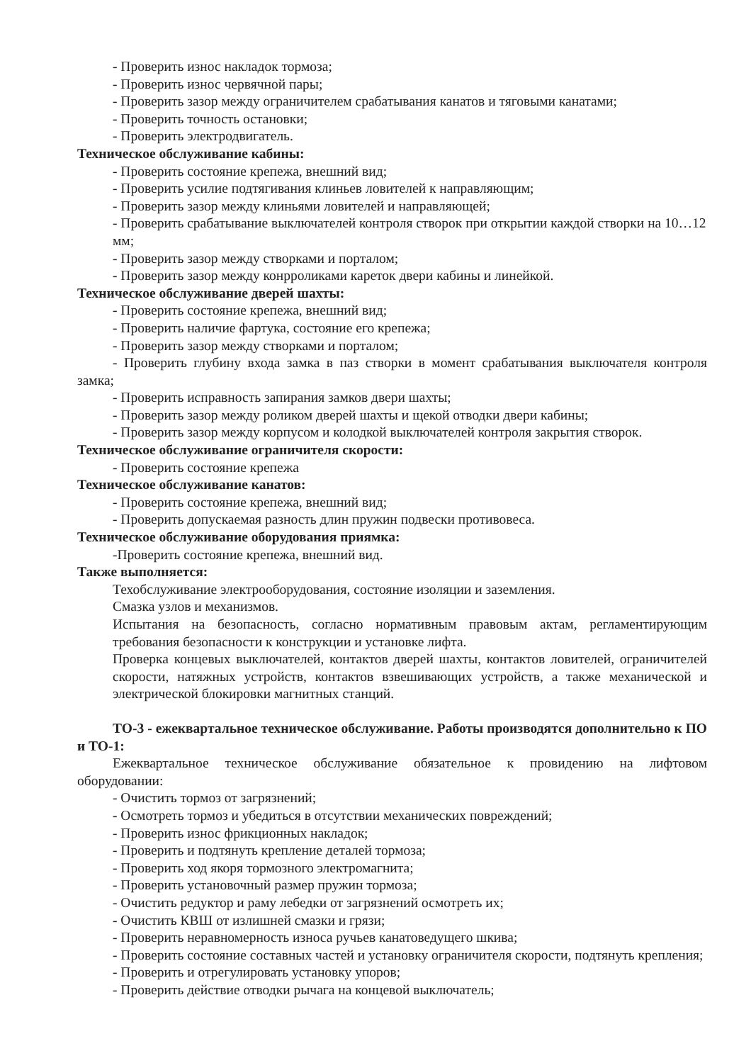- Проверить износ накладок тормоза;
- Проверить износ червячной пары;
- Проверить зазор между ограничителем срабатывания канатов и тяговыми канатами;
- Проверить точность остановки;
- Проверить электродвигатель.
Техническое обслуживание кабины:
- Проверить состояние крепежа, внешний вид;
- Проверить усилие подтягивания клиньев ловителей к направляющим;
- Проверить зазор между клиньями ловителей и направляющей;
- Проверить срабатывание выключателей контроля створок при открытии каждой створки на 10…12 мм;
- Проверить зазор между створками и порталом;
- Проверить зазор между конрроликами кареток двери кабины и линейкой.
Техническое обслуживание дверей шахты:
- Проверить состояние крепежа, внешний вид;
- Проверить наличие фартука, состояние его крепежа;
- Проверить зазор между створками и порталом;
- Проверить глубину входа замка в паз створки в момент срабатывания выключателя контроля замка;
- Проверить исправность запирания замков двери шахты;
- Проверить зазор между роликом дверей шахты и щекой отводки двери кабины;
- Проверить зазор между корпусом и колодкой выключателей контроля закрытия створок.
Техническое обслуживание ограничителя скорости:
- Проверить состояние крепежа
Техническое обслуживание канатов:
- Проверить состояние крепежа, внешний вид;
- Проверить допускаемая разность длин пружин подвески противовеса.
Техническое обслуживание оборудования приямка:
-Проверить состояние крепежа, внешний вид.
Также выполняется:
Техобслуживание электрооборудования, состояние изоляции и заземления.
Смазка узлов и механизмов.
Испытания на безопасность, согласно нормативным правовым актам, регламентирующим требования безопасности к конструкции и установке лифта.
Проверка концевых выключателей, контактов дверей шахты, контактов ловителей, ограничителей скорости, натяжных устройств, контактов взвешивающих устройств, а также механической и электрической блокировки магнитных станций.
ТО-3 - ежеквартальное техническое обслуживание. Работы производятся дополнительно к ПО и ТО-1:
Ежеквартальное техническое обслуживание обязательное к провидению на лифтовом оборудовании:
- Очистить тормоз от загрязнений;
- Осмотреть тормоз и убедиться в отсутствии механических повреждений;
- Проверить износ фрикционных накладок;
- Проверить и подтянуть крепление деталей тормоза;
- Проверить ход якоря тормозного электромагнита;
- Проверить установочный размер пружин тормоза;
- Очистить редуктор и раму лебедки от загрязнений осмотреть их;
- Очистить КВШ от излишней смазки и грязи;
- Проверить неравномерность износа ручьев канатоведущего шкива;
- Проверить состояние составных частей и установку ограничителя скорости, подтянуть крепления;
- Проверить и отрегулировать установку упоров;
- Проверить действие отводки рычага на концевой выключатель;